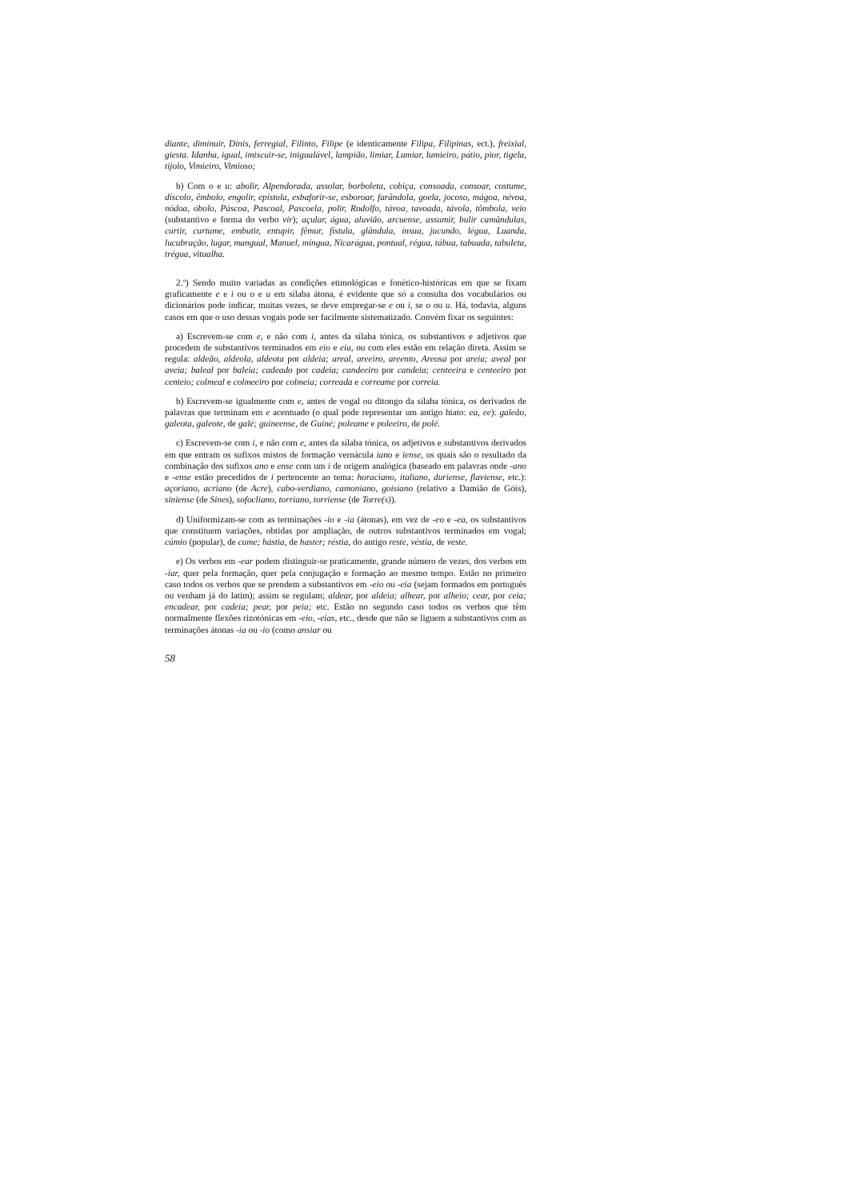diante, diminuir, Dinis, ferregial, Filinto, Filipe (e identicamente Filipa, Filipinas, ect.), freixial, giesta. Idanha, igual, imiscuir-se, inigualável, lampião, limiar, Lumiar, lumieiro, pátio, pior, tigela, tijolo, Vimieiro, Vimioso;
b) Com o e u: abolir, Alpendorada, assolar, borboleta, cobiça, consoada, consoar, costume, díscolo, êmbolo, engolir, epístola, esbaforir-se, esboroar, farândola, goela, jocoso, mágoa, névoa, nódoa, óbolo, Páscoa, Pascoal, Pascoela, polir, Rodolfo, távoa, tavoada, távola, tômbola, veio (substantivo e forma do verbo vir); açular, água, aluvião, arcuense, assumir, bulir camândulas, curtir, curtume, embutir, entupir, fêmur, fístula, glândula, ínsua, jucundo, légua, Luanda, lucubração, lugar, mangual, Manuel, míngua, Nicarágua, pontual, régua, tábua, tabuada, tabuleta, trégua, vitualha.
2.º) Sendo muito variadas as condições etimológicas e fonético-históricas em que se fixam graficamente e e i ou o e u em sílaba átona, é evidente que só a consulta dos vocabulários ou dicionários pode indicar, muitas vezes, se deve empregar-se e ou i, se o ou u. Há, todavia, alguns casos em que o uso dessas vogais pode ser facilmente sistematizado. Convém fixar os seguintes:
a) Escrevem-se com e, e não com i, antes da sílaba tónica, os substantivos e adjetivos que procedem de substantivos terminados em eio e eia, ou com eles estão em relação direta. Assim se regula: aldeão, aldeola, aldeota por aldeia; areal, areeiro, areento, Areosa por areia; aveal por aveia; baleal por baleia; cadeado por cadeia; candeeiro por candeia; centeeira e centeeiro por centeio; colmeal e colmeeiro por colmeia; correada e correame por correia.
b) Escrevem-se igualmente com e, antes de vogal ou ditongo da sílaba tónica, os derivados de palavras que terminam em e acentuado (o qual pode representar um antigo hiato: ea, ee): galeão, galeota, galeote, de galé; guineense, de Guiné; poleame e poleeiro, de polé.
c) Escrevem-se com i, e não com e, antes da sílaba tónica, os adjetivos e substantivos derivados em que entram os sufixos mistos de formação vernácula iano e iense, os quais são o resultado da combinação dos sufixos ano e ense com um i de origem analógica (baseado em palavras onde -ano e -ense estão precedidos de i pertencente ao tema: horaciano, italiano, duriense, flaviense, etc.): açoriano, acriano (de Acre), cabo-verdiano, camoniano, goisiano (relativo a Damião de Góis), siniense (de Sines), sofocliano, torriano, torriense (de Torre(s)).
d) Uniformizam-se com as terminações -io e -ia (átonas), em vez de -eo e -ea, os substantivos que constituem variações, obtidas por ampliação, de outros substantivos terminados em vogal; cúmio (popular), de cume; hástia, de haster; réstia, do antigo reste, véstia, de veste.
e) Os verbos em -ear podem distinguir-se praticamente, grande número de vezes, dos verbos em -iar, quer pela formação, quer pela conjugação e formação ao mesmo tempo. Estão no primeiro caso todos os verbos que se prendem a substantivos em -eio ou -eia (sejam formados em português ou venham já do latim); assim se regulam; aldear, por aldeia; alhear, por alheio; cear, por ceia; encadear, por cadeia; pear, por peia; etc. Estão no segundo caso todos os verbos que têm normalmente flexões rizotónicas em -eio, -eias, etc., desde que não se liguem a substantivos com as terminações átonas -ia ou -io (como ansiar ou
58